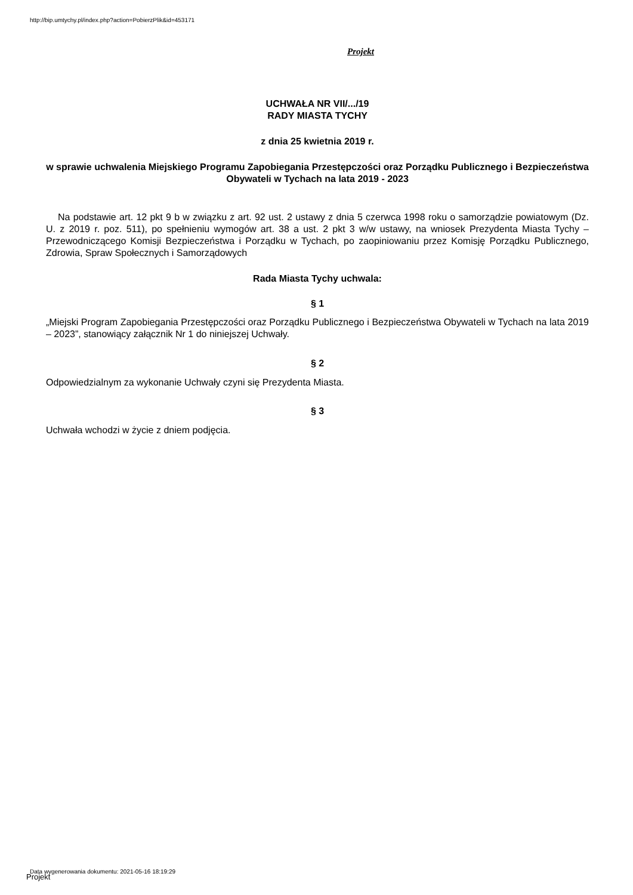http://bip.umtychy.pl/index.php?action=PobierzPlik&id=453171
Projekt
UCHWAŁA NR VII/.../19
RADY MIASTA TYCHY
z dnia 25 kwietnia 2019 r.
w sprawie uchwalenia Miejskiego Programu Zapobiegania Przestępczości oraz Porządku Publicznego i Bezpieczeństwa Obywateli w Tychach na lata 2019 - 2023
Na podstawie art. 12 pkt 9 b w związku z art. 92 ust. 2 ustawy z dnia 5 czerwca 1998 roku o samorządzie powiatowym (Dz. U. z 2019 r. poz. 511), po spełnieniu wymogów art. 38 a ust. 2 pkt 3 w/w ustawy, na wniosek Prezydenta Miasta Tychy – Przewodniczącego Komisji Bezpieczeństwa i Porządku w Tychach, po zaopiniowaniu przez Komisję Porządku Publicznego, Zdrowia, Spraw Społecznych i Samorządowych
Rada Miasta Tychy uchwala:
§ 1
„Miejski Program Zapobiegania Przestępczości oraz Porządku Publicznego i Bezpieczeństwa Obywateli w Tychach na lata 2019 – 2023”, stanowiący załącznik Nr 1 do niniejszej Uchwały.
§ 2
Odpowiedzialnym za wykonanie Uchwały czyni się Prezydenta Miasta.
§ 3
Uchwała wchodzi w życie z dniem podjęcia.
Data wygenerowania dokumentu: 2021-05-16 18:19:29
Projekt